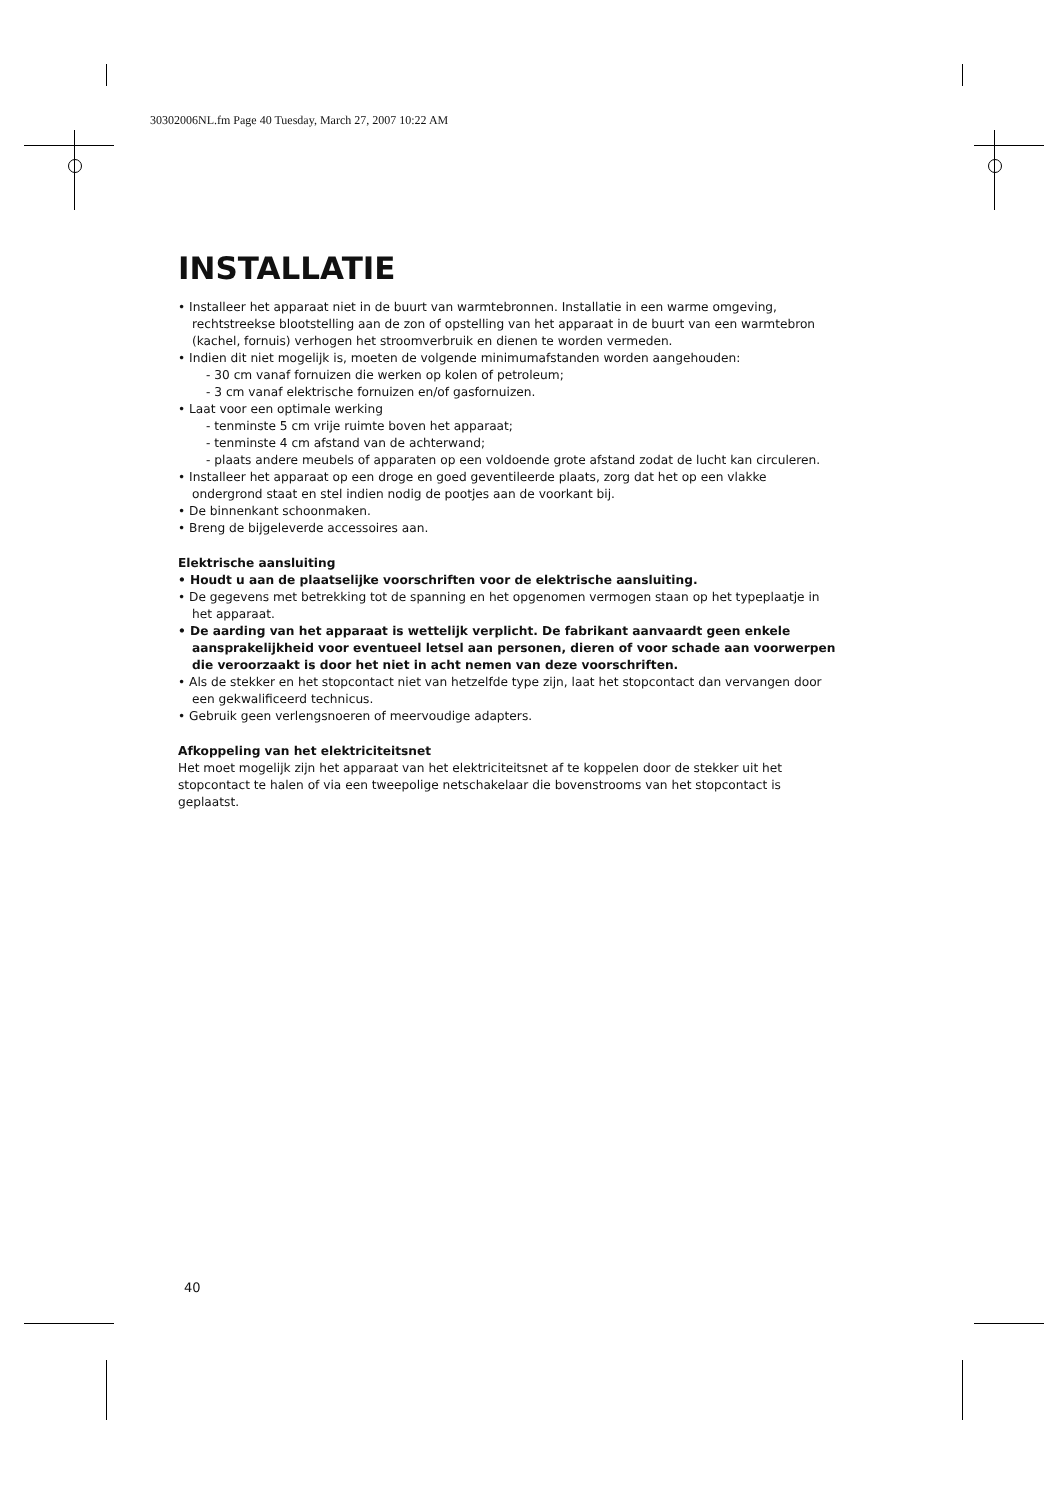30302006NL.fm Page 40 Tuesday, March 27, 2007 10:22 AM
INSTALLATIE
• Installeer het apparaat niet in de buurt van warmtebronnen. Installatie in een warme omgeving, rechtstreekse blootstelling aan de zon of opstelling van het apparaat in de buurt van een warmtebron (kachel, fornuis) verhogen het stroomverbruik en dienen te worden vermeden.
• Indien dit niet mogelijk is, moeten de volgende minimumafstanden worden aangehouden:
- 30 cm vanaf fornuizen die werken op kolen of petroleum;
- 3 cm vanaf elektrische fornuizen en/of gasfornuizen.
• Laat voor een optimale werking
- tenminste 5 cm vrije ruimte boven het apparaat;
- tenminste 4 cm afstand van de achterwand;
- plaats andere meubels of apparaten op een voldoende grote afstand zodat de lucht kan circuleren.
• Installeer het apparaat op een droge en goed geventileerde plaats, zorg dat het op een vlakke ondergrond staat en stel indien nodig de pootjes aan de voorkant bij.
• De binnenkant schoonmaken.
• Breng de bijgeleverde accessoires aan.
Elektrische aansluiting
• Houdt u aan de plaatselijke voorschriften voor de elektrische aansluiting.
• De gegevens met betrekking tot de spanning en het opgenomen vermogen staan op het typeplaatje in het apparaat.
• De aarding van het apparaat is wettelijk verplicht. De fabrikant aanvaardt geen enkele aansprakelijkheid voor eventueel letsel aan personen, dieren of voor schade aan voorwerpen die veroorzaakt is door het niet in acht nemen van deze voorschriften.
• Als de stekker en het stopcontact niet van hetzelfde type zijn, laat het stopcontact dan vervangen door een gekwalificeerd technicus.
• Gebruik geen verlengsnoeren of meervoudige adapters.
Afkoppeling van het elektriciteitsnet
Het moet mogelijk zijn het apparaat van het elektriciteitsnet af te koppelen door de stekker uit het stopcontact te halen of via een tweepolige netschakelaar die bovenstrooms van het stopcontact is geplaatst.
40